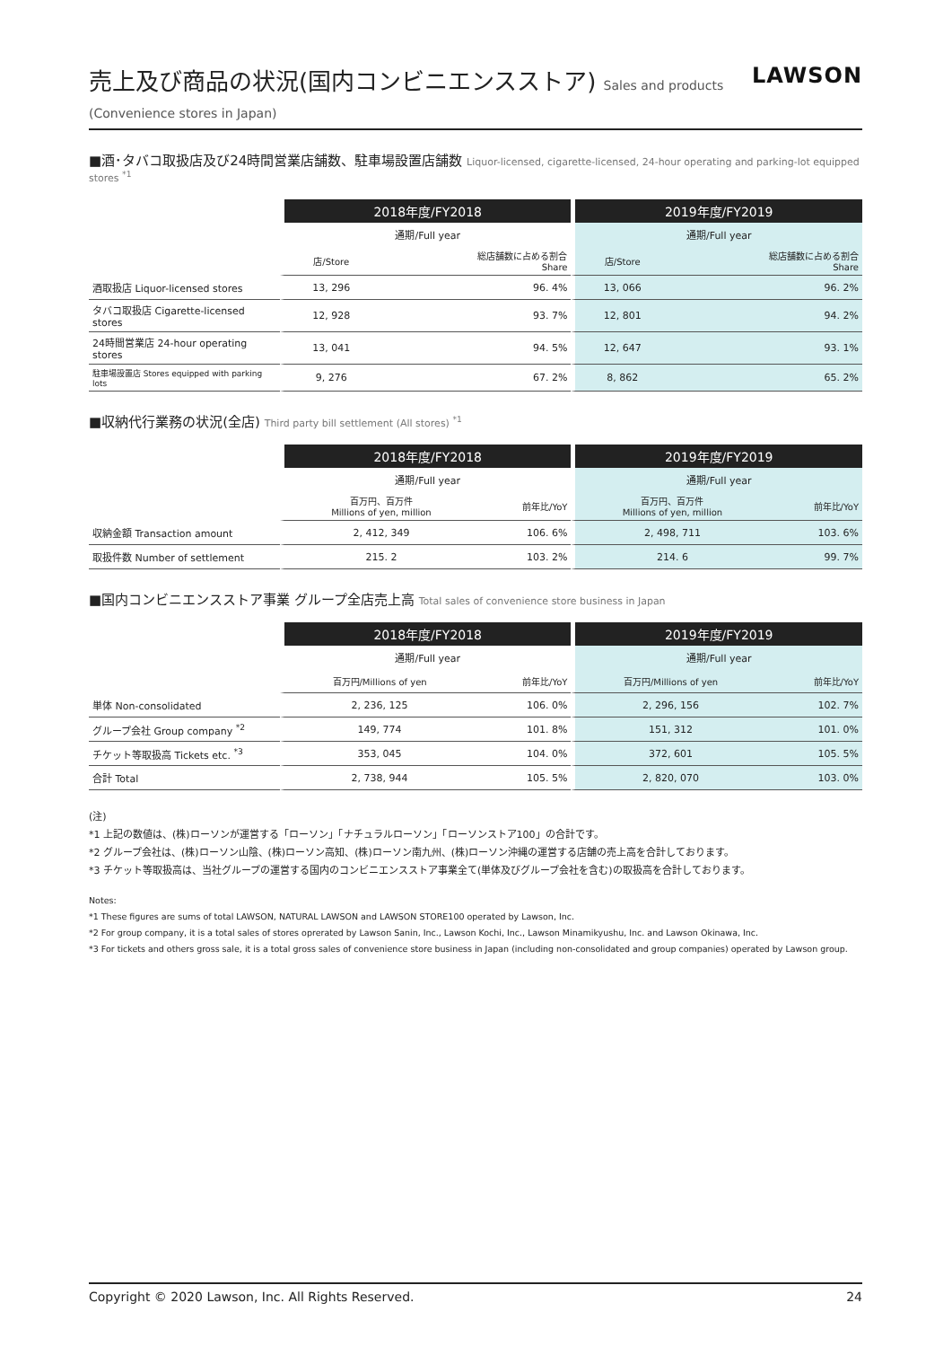売上及び商品の状況(国内コンビニエンスストア) Sales and products (Convenience stores in Japan)
LAWSON
■酒･タバコ取扱店及び24時間営業店舗数、駐車場設置店舗数 Liquor-licensed, cigarette-licensed, 24-hour operating and parking-lot equipped stores <sup>*1</sup>
| | 2018年度/FY2018 | | 2019年度/FY2019 | |
| | 通期/Full year | | 通期/Full year | |
| | 店/Store | 総店舗数に占める割合 Share | 店/Store | 総店舗数に占める割合 Share |
| 酒取扱店 Liquor-licensed stores | 13, 296 | 96. 4% | 13, 066 | 96. 2% |
| タバコ取扱店 Cigarette-licensed stores | 12, 928 | 93. 7% | 12, 801 | 94. 2% |
| 24時間営業店 24-hour operating stores | 13, 041 | 94. 5% | 12, 647 | 93. 1% |
| 駐車場設置店 Stores equipped with parking lots | 9, 276 | 67. 2% | 8, 862 | 65. 2% |
■収納代行業務の状況(全店) Third party bill settlement (All stores) <sup>*1</sup>
| | 2018年度/FY2018 | | 2019年度/FY2019 | |
| | 通期/Full year | | 通期/Full year | |
| | 百万円、百万件 Millions of yen, million | 前年比/YoY | 百万円、百万件 Millions of yen, million | 前年比/YoY |
| 収納金額 Transaction amount | 2, 412, 349 | 106. 6% | 2, 498, 711 | 103. 6% |
| 取扱件数 Number of settlement | 215. 2 | 103. 2% | 214. 6 | 99. 7% |
■国内コンビニエンスストア事業 グループ全店売上高 Total sales of convenience store business in Japan
| | 2018年度/FY2018 | | 2019年度/FY2019 | |
| | 通期/Full year | | 通期/Full year | |
| | 百万円/Millions of yen | 前年比/YoY | 百万円/Millions of yen | 前年比/YoY |
| 単体 Non-consolidated | 2, 236, 125 | 106. 0% | 2, 296, 156 | 102. 7% |
| グループ会社 Group company <sup>*2</sup> | 149, 774 | 101. 8% | 151, 312 | 101. 0% |
| チケット等取扱高 Tickets etc. <sup>*3</sup> | 353, 045 | 104. 0% | 372, 601 | 105. 5% |
| 合計 Total | 2, 738, 944 | 105. 5% | 2, 820, 070 | 103. 0% |
(注)
*1 上記の数値は、(株)ローソンが運営する「ローソン」「ナチュラルローソン」「ローソンストア100」の合計です。
*2 グループ会社は、(株)ローソン山陰、(株)ローソン高知、(株)ローソン南九州、(株)ローソン沖縄の運営する店舗の売上高を合計しております。
*3 チケット等取扱高は、当社グループの運営する国内のコンビニエンスストア事業全て(単体及びグループ会社を含む)の取扱高を合計しております。
Notes:
*1 These figures are sums of total LAWSON, NATURAL LAWSON and LAWSON STORE100 operated by Lawson, Inc.
*2 For group company, it is a total sales of stores oprerated by Lawson Sanin, Inc., Lawson Kochi, Inc., Lawson Minamikyushu, Inc. and Lawson Okinawa, Inc.
*3 For tickets and others gross sale, it is a total gross sales of convenience store business in Japan (including non-consolidated and group companies) operated by Lawson group.
Copyright © 2020 Lawson, Inc. All Rights Reserved. 24